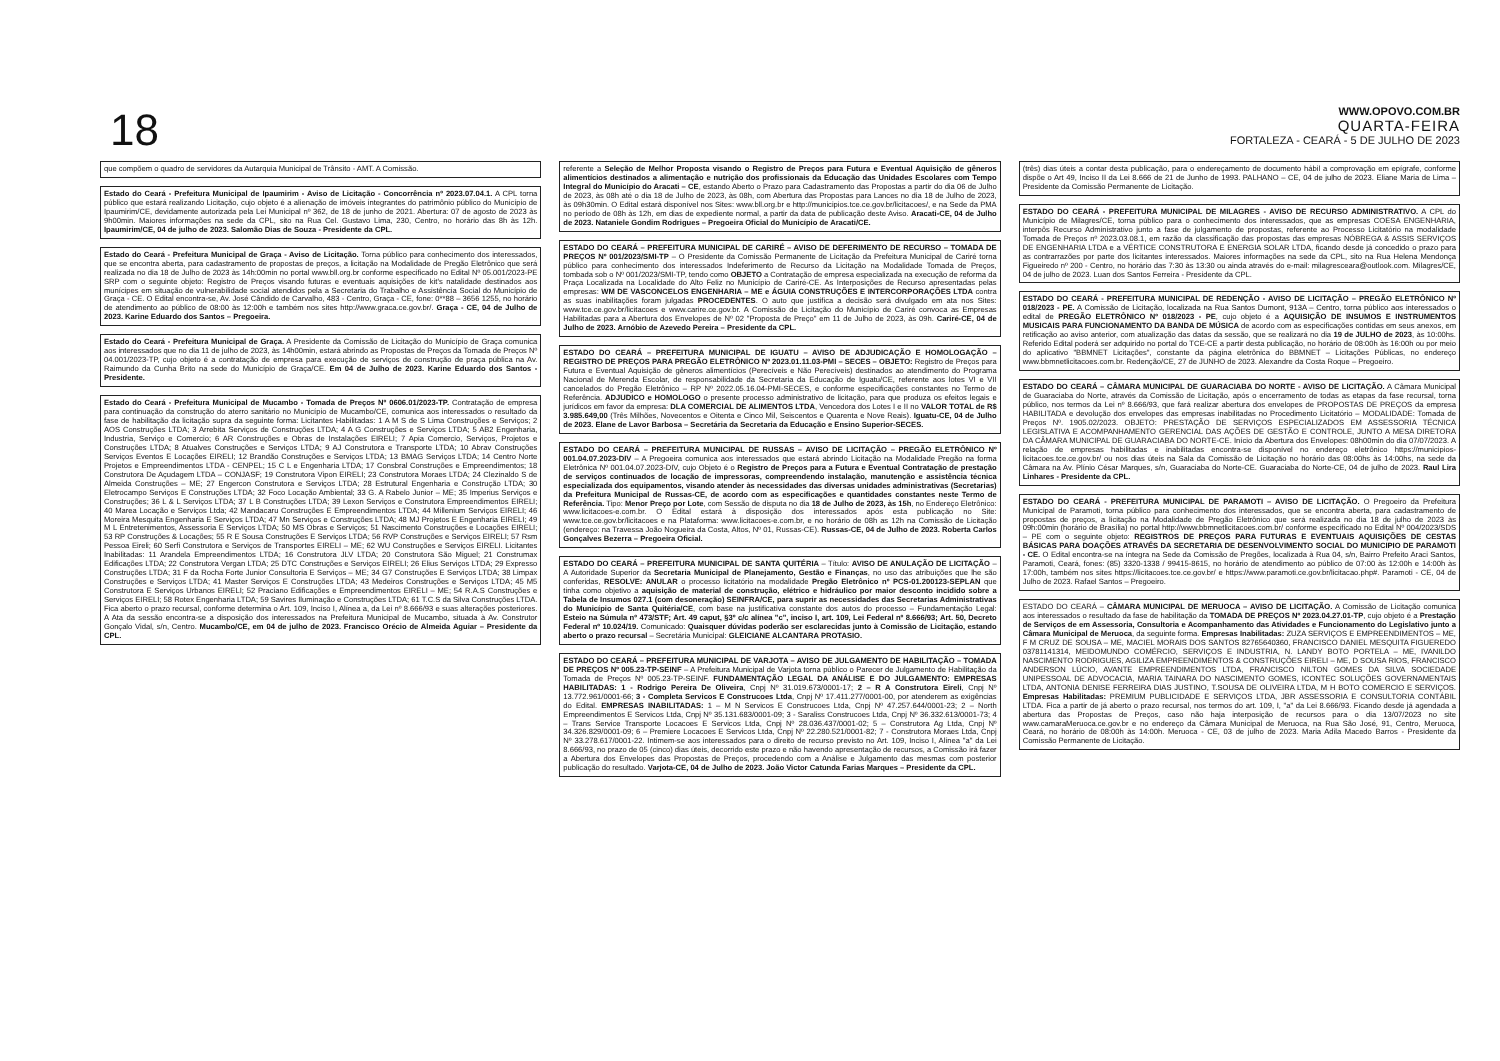18
WWW.OPOVO.COM.BR
QUARTA-FEIRA
FORTALEZA - CEARÁ - 5 DE JULHO DE 2023
que compõem o quadro de servidores da Autarquia Municipal de Trânsito - AMT. A Comissão.
Estado do Ceará - Prefeitura Municipal de Ipaumirim - Aviso de Licitação - Concorrência nº 2023.07.04.1. A CPL torna público que estará realizando Licitação, cujo objeto é a alienação de imóveis integrantes do patrimônio público do Município de Ipaumirim/CE, devidamente autorizada pela Lei Municipal nº 362, de 18 de junho de 2021. Abertura: 07 de agosto de 2023 às 9h00min. Maiores informações na sede da CPL, sito na Rua Cel. Gustavo Lima, 230, Centro, no horário das 8h às 12h. Ipaumirim/CE, 04 de julho de 2023. Salomão Dias de Souza - Presidente da CPL.
Estado do Ceará - Prefeitura Municipal de Graça - Aviso de Licitação. Torna público para conhecimento dos interessados, que se encontra aberta, para cadastramento de propostas de preços, a licitação na Modalidade de Pregão Eletrônico que será realizada no dia 18 de Julho de 2023 às 14h:00min no portal www.bll.org.br conforme especificado no Edital Nº 05.001/2023-PE SRP com o seguinte objeto: Registro de Preços visando futuras e eventuais aquisições de kit's natalidade destinados aos munícipes em situação de vulnerabilidade social atendidos pela a Secretaria do Trabalho e Assistência Social do Município de Graça - CE. O Edital encontra-se, Av. José Cândido de Carvalho, 483 - Centro, Graça - CE, fone: 0**88 – 3656 1255, no horário de atendimento ao público de 08:00 às 12:00h e também nos sites http://www.graca.ce.gov.br/. Graça - CE, 04 de Julho de 2023. Karine Eduardo dos Santos – Pregoeira.
Estado do Ceará - Prefeitura Municipal de Graça. A Presidente da Comissão de Licitação do Município de Graça comunica aos interessados que no dia 11 de julho de 2023, às 14h00min, estará abrindo as Propostas de Preços da Tomada de Preços Nº 04.001/2023-TP, cujo objeto é a contratação de empresa para execução de serviços de construção de praça pública na Av. Raimundo da Cunha Brito na sede do Município de Graça/CE. Em 04 de Julho de 2023. Karine Eduardo dos Santos - Presidente.
Estado do Ceará - Prefeitura Municipal de Mucambo - Tomada de Preços Nº 0606.01/2023-TP. Contratação de empresa para continuação da construção do aterro sanitário no Município de Mucambo/CE, comunica aos interessados o resultado da fase de habilitação da licitação supra da seguinte forma: Licitantes Habilitadas: 1 A M S de S Lima Construções e Serviços; 2 AOS Construções LTDA; 3 Arrebita Serviços de Construções LTDA; 4 A G Construções e Serviços LTDA; 5 AB2 Engenharia, Industria, Serviço e Comercio; 6 AR Construções e Obras de Instalações EIRELI; 7 Apia Comercio, Serviços, Projetos e Construções LTDA; 8 Atualves Construções e Serviços LTDA; 9 AJ Construtora e Transporte LTDA; 10 Abrav Construções Serviços Eventos E Locações EIRELI; 12 Brandão Construções e Serviços LTDA; 13 BMAG Serviços LTDA; 14 Centro Norte Projetos e Empreendimentos LTDA - CENPEL; 15 C L e Engenharia LTDA; 17 Consbral Construções e Empreendimentos; 18 Construtora De Açudagem LTDA – CONJASF; 19 Construtora Vipon EIRELI; 23 Construtora Moraes LTDA; 24 Clezinaldo S de Almeida Construções – ME; 27 Engercon Construtora e Serviços LTDA; 28 Estrutural Engenharia e Construção LTDA; 30 Eletrocampo Serviços E Construções LTDA; 32 Foco Locação Ambiental; 33 G. A Rabelo Junior – ME; 35 Imperius Serviços e Construções; 36 L & L Serviços LTDA; 37 L B Construções LTDA; 39 Lexon Serviços e Construtora Empreendimentos EIRELI; 40 Marea Locação e Serviços Ltda; 42 Mandacaru Construções E Empreendimentos LTDA; 44 Millenium Serviços EIRELI; 46 Moreira Mesquita Engenharia E Serviços LTDA; 47 Mn Serviços e Construções LTDA; 48 MJ Projetos E Engenharia EIRELI; 49 M L Entretenimentos, Assessoria E Serviços LTDA; 50 MS Obras e Serviços; 51 Nascimento Construções e Locações EIRELI; 53 RP Construções & Locações; 55 R E Sousa Construções E Serviços LTDA; 56 RVP Construções e Serviços EIRELI; 57 Rsm Pessoa Eireli; 60 Serfi Construtora e Serviços de Transportes EIRELI – ME; 62 WU Construções e Serviços EIRELI. Licitantes Inabilitadas: 11 Arandela Empreendimentos LTDA; 16 Construtora JLV LTDA; 20 Construtora São Miguel; 21 Construmax Edificações LTDA; 22 Construtora Vergan LTDA; 25 DTC Construções e Serviços EIRELI; 26 Elius Serviços LTDA; 29 Expresso Construções LTDA; 31 F da Rocha Forte Junior Consultoria E Serviços – ME; 34 G7 Construções E Serviços LTDA; 38 Limpax Construções e Serviços LTDA; 41 Master Serviços E Construções LTDA; 43 Medeiros Construções e Serviços LTDA; 45 M5 Construtora E Serviços Urbanos EIRELI; 52 Praciano Edificações e Empreendimentos EIRELI – ME; 54 R.A.S Construções e Serviços EIRELI; 58 Rotex Engenharia LTDA; 59 Savires Iluminação e Construções LTDA; 61 T.C.S da Silva Construções LTDA. Fica aberto o prazo recursal, conforme determina o Art. 109, Inciso I, Alínea a, da Lei nº 8.666/93 e suas alterações posteriores. A Ata da sessão encontra-se a disposição dos interessados na Prefeitura Municipal de Mucambo, situada à Av. Construtor Gonçalo Vidal, s/n, Centro. Mucambo/CE, em 04 de julho de 2023. Francisco Orécio de Almeida Aguiar – Presidente da CPL.
referente a Seleção de Melhor Proposta visando o Registro de Preços para Futura e Eventual Aquisição de gêneros alimentícios destinados a alimentação e nutrição dos profissionais da Educação das Unidades Escolares com Tempo Integral do Município do Aracati – CE, estando Aberto o Prazo para Cadastramento das Propostas a partir do dia 06 de Julho de 2023, às 08h até o dia 18 de Julho de 2023, às 08h, com Abertura das Propostas para Lances no dia 18 de Julho de 2023, às 09h30min. O Edital estará disponível nos Sites: www.bll.org.br e http://municipios.tce.ce.gov.br/licitacoes/, e na Sede da PMA no período de 08h às 12h, em dias de expediente normal, a partir da data de publicação deste Aviso. Aracati-CE, 04 de Julho de 2023. Nataniele Gondim Rodrigues – Pregoeira Oficial do Município de Aracati/CE.
ESTADO DO CEARÁ – PREFEITURA MUNICIPAL DE CARIRÉ – AVISO DE DEFERIMENTO DE RECURSO – TOMADA DE PREÇOS Nº 001/2023/SMI-TP – O Presidente da Comissão Permanente de Licitação da Prefeitura Municipal de Cariré torna público para conhecimento dos interessados Indeferimento de Recurso da Licitação na Modalidade Tomada de Preços, tombada sob o Nº 001/2023/SMI-TP, tendo como OBJETO a Contratação de empresa especializada na execução de reforma da Praça Localizada na Localidade do Alto Feliz no Município de Cariré-CE. As Interposições de Recurso apresentadas pelas empresas: WM DE VASCONCELOS ENGENHARIA – ME e ÁGUIA CONSTRUÇÕES E INTERCORPORAÇÕES LTDA contra as suas inabilitações foram julgadas PROCEDENTES. O auto que justifica a decisão será divulgado em ata nos Sites: www.tce.ce.gov.br/licitacoes e www.carire.ce.gov.br. A Comissão de Licitação do Município de Cariré convoca as Empresas Habilitadas para a Abertura dos Envelopes de Nº 02 "Proposta de Preço" em 11 de Julho de 2023, às 09h. Cariré-CE, 04 de Julho de 2023. Arnóbio de Azevedo Pereira – Presidente da CPL.
ESTADO DO CEARÁ – PREFEITURA MUNICIPAL DE IGUATU – AVISO DE ADJUDICAÇÃO E HOMOLOGAÇÃO – REGISTRO DE PREÇOS PARA PREGÃO ELETRÔNICO Nº 2023.01.11.03-PMI – SECES – OBJETO: Registro de Preços para Futura e Eventual Aquisição de gêneros alimentícios (Perecíveis e Não Perecíveis) destinados ao atendimento do Programa Nacional de Merenda Escolar, de responsabilidade da Secretaria da Educação de Iguatu/CE, referente aos lotes VI e VII cancelados do Pregão Eletrônico – RP Nº 2022.05.16.04-PMI-SECES, e conforme especificações constantes no Termo de Referência. ADJUDICO e HOMOLOGO o presente processo administrativo de licitação, para que produza os efeitos legais e jurídicos em favor da empresa: DLA COMERCIAL DE ALIMENTOS LTDA, Vencedora dos Lotes I e II no VALOR TOTAL de R$ 3.985.649,00 (Três Milhões, Novecentos e Oitenta e Cinco Mil, Seiscentos e Quarenta e Nove Reais). Iguatu-CE, 04 de Julho de 2023. Elane de Lavor Barbosa – Secretária da Secretaria da Educação e Ensino Superior-SECES.
ESTADO DO CEARÁ – PREFEITURA MUNICIPAL DE RUSSAS – AVISO DE LICITAÇÃO – PREGÃO ELETRÔNICO Nº 001.04.07.2023-DIV – A Pregoeira comunica aos interessados que estará abrindo Licitação na Modalidade Pregão na forma Eletrônica Nº 001.04.07.2023-DIV, cujo Objeto é o Registro de Preços para a Futura e Eventual Contratação de prestação de serviços continuados de locação de impressoras, compreendendo instalação, manutenção e assistência técnica especializada dos equipamentos, visando atender às necessidades das diversas unidades administrativas (Secretarias) da Prefeitura Municipal de Russas-CE, de acordo com as especificações e quantidades constantes neste Termo de Referência. Tipo: Menor Preço por Lote, com Sessão de disputa no dia 18 de Julho de 2023, às 15h, no Endereço Eletrônico: www.licitacoes-e.com.br. O Edital estará à disposição dos interessados após esta publicação no Site: www.tce.ce.gov.br/licitacoes e na Plataforma: www.licitacoes-e.com.br, e no horário de 08h as 12h na Comissão de Licitação (endereço: na Travessa João Nogueira da Costa, Altos, Nº 01, Russas-CE). Russas-CE, 04 de Julho de 2023. Roberta Carlos Gonçalves Bezerra – Pregoeira Oficial.
ESTADO DO CEARÁ – PREFEITURA MUNICIPAL DE SANTA QUITÉRIA – Título: AVISO DE ANULAÇÃO DE LICITAÇÃO – A Autoridade Superior da Secretaria Municipal de Planejamento, Gestão e Finanças, no uso das atribuições que lhe são conferidas, RESOLVE: ANULAR o processo licitatório na modalidade Pregão Eletrônico nº PCS-01.200123-SEPLAN que tinha como objetivo a aquisição de material de construção, elétrico e hidráulico por maior desconto incidido sobre a Tabela de Insumos 027.1 (com desoneração) SEINFRA/CE, para suprir as necessidades das Secretarias Administrativas do Município de Santa Quitéria/CE, com base na justificativa constante dos autos do processo – Fundamentação Legal: Esteio na Súmula nº 473/STF; Art. 49 caput, §3º c/c alínea "c", inciso I, art. 109, Lei Federal nº 8.666/93; Art. 50, Decreto Federal nº 10.024/19. Comunicado: Quaisquer dúvidas poderão ser esclarecidas junto à Comissão de Licitação, estando aberto o prazo recursal – Secretária Municipal: GLEICIANE ALCANTARA PROTASIO.
ESTADO DO CEARÁ – PREFEITURA MUNICIPAL DE VARJOTA – AVISO DE JULGAMENTO DE HABILITAÇÃO – TOMADA DE PREÇOS Nº 005.23-TP-SEINF – A Prefeitura Municipal de Varjota torna público o Parecer de Julgamento de Habilitação da Tomada de Preços Nº 005.23-TP-SEINF. FUNDAMENTAÇÃO LEGAL DA ANÁLISE E DO JULGAMENTO: EMPRESAS HABILITADAS: 1 - Rodrigo Pereira De Oliveira, Cnpj Nº 31.019.673/0001-17; 2 – R A Construtora Eireli, Cnpj Nº 13.772.961/0001-66; 3 - Completa Servicos E Construcoes Ltda, Cnpj Nº 17.411.277/0001-00, por atenderem as exigências do Edital. EMPRESAS INABILITADAS: 1 – M N Servicos E Construcoes Ltda, Cnpj Nº 47.257.644/0001-23; 2 – North Empreendimentos E Servicos Ltda, Cnpj Nº 35.131.683/0001-09; 3 - Saraliss Construcoes Ltda, Cnpj Nº 36.332.613/0001-73; 4 – Trans Service Transporte Locacoes E Servicos Ltda, Cnpj Nº 28.036.437/0001-02; 5 – Construtora Ag Ltda, Cnpj Nº 34.326.829/0001-09; 6 – Premiere Locacoes E Servicos Ltda, Cnpj Nº 22.280.521/0001-82; 7 - Construtora Moraes Ltda, Cnpj Nº 33.278.617/0001-22. Intimem-se aos interessados para o direito de recurso previsto no Art. 109, Inciso I, Alínea "a" da Lei 8.666/93, no prazo de 05 (cinco) dias úteis, decorrido este prazo e não havendo apresentação de recursos, a Comissão irá fazer a Abertura dos Envelopes das Propostas de Preços, procedendo com a Análise e Julgamento das mesmas com posterior publicação do resultado. Varjota-CE, 04 de Julho de 2023. João Victor Catunda Farias Marques – Presidente da CPL.
(três) dias úteis a contar desta publicação, para o endereçamento de documento hábil a comprovação em epígrafe, conforme dispõe o Art 49, Inciso II da Lei 8.666 de 21 de Junho de 1993. PALHANO – CE, 04 de julho de 2023. Eliane Maria de Lima – Presidente da Comissão Permanente de Licitação.
ESTADO DO CEARÁ - PREFEITURA MUNICIPAL DE MILAGRES - AVISO DE RECURSO ADMINISTRATIVO. A CPL do Município de Milagres/CE, torna público para o conhecimento dos interessados, que as empresas COESA ENGENHARIA, interpôs Recurso Administrativo junto a fase de julgamento de propostas, referente ao Processo Licitatório na modalidade Tomada de Preços nº 2023.03.08.1, em razão da classificação das propostas das empresas NÓBREGA & ASSIS SERVIÇOS DE ENGENHARIA LTDA e a VÉRTICE CONSTRUTORA E ENERGIA SOLAR LTDA, ficando desde já concedido o prazo para as contrarrazões por parte dos licitantes interessados. Maiores informações na sede da CPL, sito na Rua Helena Mendonça Figueiredo nº 200 - Centro, no horário das 7:30 às 13:30 ou ainda através do e-mail: milagresceara@outlook.com. Milagres/CE, 04 de julho de 2023. Luan dos Santos Ferreira - Presidente da CPL.
ESTADO DO CEARÁ - PREFEITURA MUNICIPAL DE REDENÇÃO - AVISO DE LICITAÇÃO – PREGÃO ELETRÔNICO Nº 018/2023 - PE. A Comissão de Licitação, localizada na Rua Santos Dumont, 913A – Centro, torna público aos interessados o edital de PREGÃO ELETRÔNICO Nº 018/2023 - PE, cujo objeto é a AQUISIÇÃO DE INSUMOS E INSTRUMENTOS MUSICAIS PARA FUNCIONAMENTO DA BANDA DE MÚSICA de acordo com as especificações contidas em seus anexos, em retificação ao aviso anterior, com atualização das datas da sessão, que se realizará no dia 19 de JULHO de 2023, às 10:00hs. Referido Edital poderá ser adquirido no portal do TCE-CE a partir desta publicação, no horário de 08:00h às 16:00h ou por meio do aplicativo "BBMNET Licitações", constante da página eletrônica do BBMNET – Licitações Públicas, no endereço www.bbmnetlicitacoes.com.br. Redenção/CE, 27 de JUNHO de 2023. Alexandre da Costa Roque – Pregoeiro.
ESTADO DO CEARÁ – CÂMARA MUNICIPAL DE GUARACIABA DO NORTE - AVISO DE LICITAÇÃO. A Câmara Municipal de Guaraciaba do Norte, através da Comissão de Licitação, após o encerramento de todas as etapas da fase recursal, torna público, nos termos da Lei nº 8.666/93, que fará realizar abertura dos envelopes de PROPOSTAS DE PREÇOS da empresa HABILITADA e devolução dos envelopes das empresas inabilitadas no Procedimento Licitatório – MODALIDADE: Tomada de Preços Nº. 1905.02/2023. OBJETO: PRESTAÇÃO DE SERVIÇOS ESPECIALIZADOS EM ASSESSORIA TÉCNICA LEGISLATIVA E ACOMPANHAMENTO GERENCIAL DAS AÇÕES DE GESTÃO E CONTROLE, JUNTO A MESA DIRETORA DA CÂMARA MUNICIPAL DE GUARACIABA DO NORTE-CE. Início da Abertura dos Envelopes: 08h00min do dia 07/07/2023. A relação de empresas habilitadas e inabilitadas encontra-se disponível no endereço eletrônico https://municipios-licitacoes.tce.ce.gov.br/ ou nos dias úteis na Sala da Comissão de Licitação no horário das 08:00hs às 14:00hs, na sede da Câmara na Av. Plínio César Marques, s/n, Guaraciaba do Norte-CE. Guaraciaba do Norte-CE, 04 de julho de 2023. Raul Lira Linhares - Presidente da CPL.
ESTADO DO CEARÁ - PREFEITURA MUNICIPAL DE PARAMOTI – AVISO DE LICITAÇÃO. O Pregoeiro da Prefeitura Municipal de Paramoti, torna público para conhecimento dos interessados, que se encontra aberta, para cadastramento de propostas de preços, a licitação na Modalidade de Pregão Eletrônico que será realizada no dia 18 de julho de 2023 às 09h:00min (horário de Brasília) no portal http://www.bbmnetlicitacoes.com.br/ conforme especificado no Edital Nº 004/2023/SDS – PE com o seguinte objeto: REGISTROS DE PREÇOS PARA FUTURAS E EVENTUAIS AQUISIÇÕES DE CESTAS BÁSICAS PARA DOAÇÕES ATRAVÉS DA SECRETARIA DE DESENVOLVIMENTO SOCIAL DO MUNICIPIO DE PARAMOTI - CE. O Edital encontra-se na íntegra na Sede da Comissão de Pregões, localizada à Rua 04, s/n, Bairro Prefeito Araci Santos, Paramoti, Ceará, fones: (85) 3320-1338 / 99415-8615, no horário de atendimento ao público de 07:00 às 12:00h e 14:00h às 17:00h, também nos sites https://licitacoes.tce.ce.gov.br/ e https://www.paramoti.ce.gov.br/licitacao.php#. Paramoti - CE, 04 de Julho de 2023. Rafael Santos – Pregoeiro.
ESTADO DO CEARÁ – CÂMARA MUNICIPAL DE MERUOCA – AVISO DE LICITAÇÃO. A Comissão de Licitação comunica aos interessados o resultado da fase de habilitação da TOMADA DE PREÇOS Nº 2023.04.27.01-TP, cujo objeto é a Prestação de Serviços de em Assessoria, Consultoria e Acompanhamento das Atividades e Funcionamento do Legislativo junto a Câmara Municipal de Meruoca, da seguinte forma. Empresas Inabilitadas: ZUZA SERVIÇOS E EMPREENDIMENTOS – ME, F M CRUZ DE SOUSA – ME, MACIEL MORAIS DOS SANTOS 82765640360, FRANCISCO DANIEL MESQUITA FIGUEREDO 03781141314, MEIDOMUNDO COMÉRCIO, SERVIÇOS E INDUSTRIA, N. LANDY BOTO PORTELA – ME, IVANILDO NASCIMENTO RODRIGUES, AGILIZA EMPREENDIMENTOS & CONSTRUÇÕES EIRELI – ME, D SOUSA RIOS, FRANCISCO ANDERSON LÚCIO, AVANTE EMPREENDIMENTOS LTDA, FRANCISCO NILTON GOMES DA SILVA SOCIEDADE UNIPESSOAL DE ADVOCACIA, MARIA TAINARA DO NASCIMENTO GOMES, ICONTEC SOLUÇÕES GOVERNAMENTAIS LTDA, ANTONIA DENISE FERREIRA DIAS JUSTINO, T.SOUSA DE OLIVEIRA LTDA, M H BOTO COMERCIO E SERVIÇOS. Empresas Habilitadas: PREMIUM PUBLICIDADE E SERVIÇOS LTDA, JBR ASSESSORIA E CONSULTORIA CONTÁBIL LTDA. Fica a partir de já aberto o prazo recursal, nos termos do art. 109, I, "a" da Lei 8.666/93. Ficando desde já agendada a abertura das Propostas de Preços, caso não haja interposição de recursos para o dia 13/07/2023 no site www.camaraMeruoca.ce.gov.br e no endereço da Câmara Municipal de Meruoca, na Rua São José, 91, Centro, Meruoca, Ceará, no horário de 08:00h às 14:00h. Meruoca - CE, 03 de julho de 2023. Maria Adila Macedo Barros - Presidente da Comissão Permanente de Licitação.